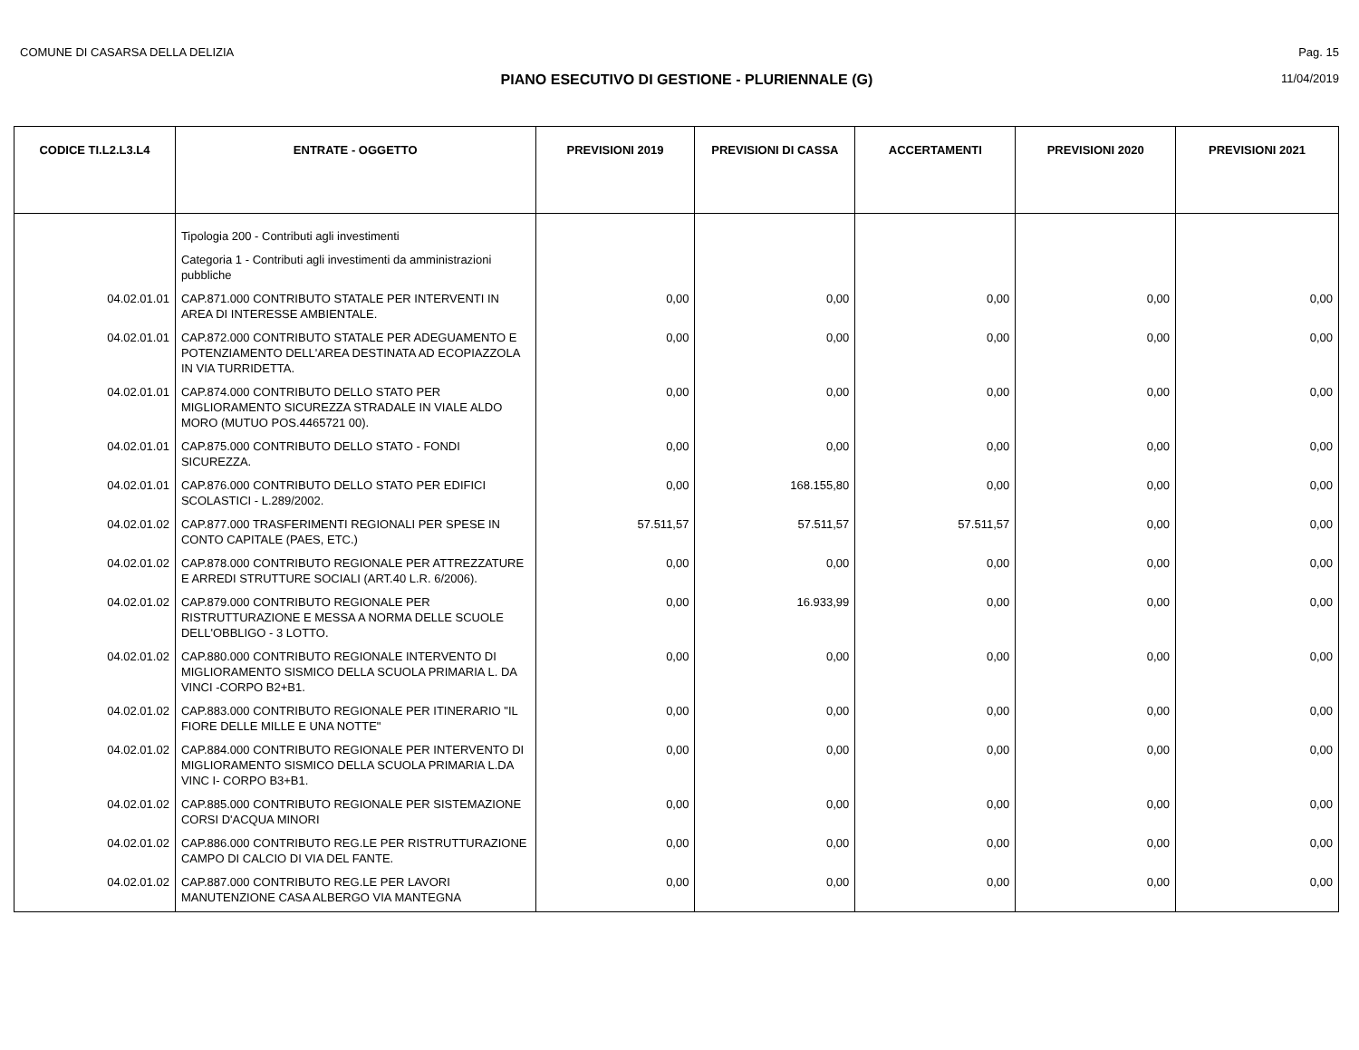COMUNE DI CASARSA DELLA DELIZIA Pag. 15
PIANO ESECUTIVO DI GESTIONE - PLURIENNALE (G) 11/04/2019
| CODICE TI.L2.L3.L4 | ENTRATE - OGGETTO | PREVISIONI 2019 | PREVISIONI DI CASSA | ACCERTAMENTI | PREVISIONI 2020 | PREVISIONI 2021 |
| --- | --- | --- | --- | --- | --- | --- |
| | Tipologia 200 - Contributi agli investimenti | | | | | |
| | Categoria 1 - Contributi agli investimenti da amministrazioni pubbliche | | | | | |
| 04.02.01.01 | CAP.871.000 CONTRIBUTO STATALE PER INTERVENTI IN AREA DI INTERESSE AMBIENTALE. | 0,00 | 0,00 | 0,00 | 0,00 | 0,00 |
| 04.02.01.01 | CAP.872.000 CONTRIBUTO STATALE PER ADEGUAMENTO E POTENZIAMENTO DELL'AREA DESTINATA AD ECOPIAZZOLA IN VIA TURRIDETTA. | 0,00 | 0,00 | 0,00 | 0,00 | 0,00 |
| 04.02.01.01 | CAP.874.000 CONTRIBUTO DELLO STATO PER MIGLIORAMENTO SICUREZZA STRADALE IN VIALE ALDO MORO (MUTUO POS.4465721 00). | 0,00 | 0,00 | 0,00 | 0,00 | 0,00 |
| 04.02.01.01 | CAP.875.000 CONTRIBUTO DELLO STATO - FONDI SICUREZZA. | 0,00 | 0,00 | 0,00 | 0,00 | 0,00 |
| 04.02.01.01 | CAP.876.000 CONTRIBUTO DELLO STATO PER EDIFICI SCOLASTICI - L.289/2002. | 0,00 | 168.155,80 | 0,00 | 0,00 | 0,00 |
| 04.02.01.02 | CAP.877.000 TRASFERIMENTI REGIONALI PER SPESE IN CONTO CAPITALE (PAES, ETC.) | 57.511,57 | 57.511,57 | 57.511,57 | 0,00 | 0,00 |
| 04.02.01.02 | CAP.878.000 CONTRIBUTO REGIONALE PER ATTREZZATURE E ARREDI STRUTTURE SOCIALI (ART.40 L.R. 6/2006). | 0,00 | 0,00 | 0,00 | 0,00 | 0,00 |
| 04.02.01.02 | CAP.879.000 CONTRIBUTO REGIONALE PER RISTRUTTURAZIONE E MESSA A NORMA DELLE SCUOLE DELL'OBBLIGO - 3 LOTTO. | 0,00 | 16.933,99 | 0,00 | 0,00 | 0,00 |
| 04.02.01.02 | CAP.880.000 CONTRIBUTO REGIONALE INTERVENTO DI MIGLIORAMENTO SISMICO DELLA SCUOLA PRIMARIA L. DA VINCI -CORPO B2+B1. | 0,00 | 0,00 | 0,00 | 0,00 | 0,00 |
| 04.02.01.02 | CAP.883.000 CONTRIBUTO REGIONALE PER ITINERARIO "IL FIORE DELLE MILLE E UNA NOTTE" | 0,00 | 0,00 | 0,00 | 0,00 | 0,00 |
| 04.02.01.02 | CAP.884.000 CONTRIBUTO REGIONALE PER INTERVENTO DI MIGLIORAMENTO SISMICO DELLA SCUOLA PRIMARIA L.DA VINC I- CORPO B3+B1. | 0,00 | 0,00 | 0,00 | 0,00 | 0,00 |
| 04.02.01.02 | CAP.885.000 CONTRIBUTO REGIONALE PER SISTEMAZIONE CORSI D'ACQUA MINORI | 0,00 | 0,00 | 0,00 | 0,00 | 0,00 |
| 04.02.01.02 | CAP.886.000 CONTRIBUTO REG.LE PER RISTRUTTURAZIONE CAMPO DI CALCIO DI VIA DEL FANTE. | 0,00 | 0,00 | 0,00 | 0,00 | 0,00 |
| 04.02.01.02 | CAP.887.000 CONTRIBUTO REG.LE PER LAVORI MANUTENZIONE CASA ALBERGO VIA MANTEGNA | 0,00 | 0,00 | 0,00 | 0,00 | 0,00 |